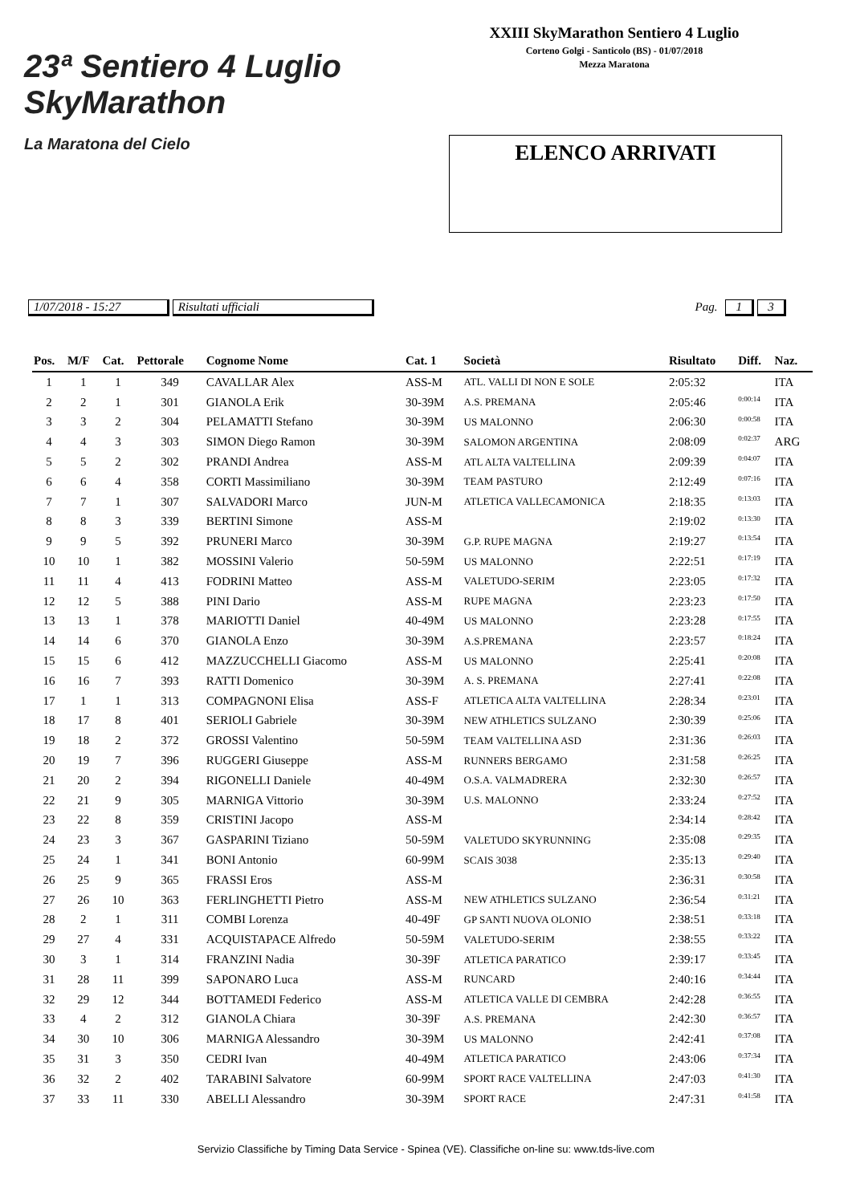23ª Sentiero 4 Luglio
SkyMarathon
La Maratona del Cielo
XXIII SkyMarathon Sentiero 4 Luglio
Corteno Golgi - Santicolo (BS) - 01/07/2018
Mezza Maratona
ELENCO ARRIVATI
1/07/2018 - 15:27 Risultati ufficiali Pag. 1 3
| Pos. | M/F | Cat. | Pettorale | Cognome Nome | Cat. 1 | Società | Risultato | Diff. | Naz. |
| --- | --- | --- | --- | --- | --- | --- | --- | --- | --- |
| 1 | 1 | 1 | 349 | CAVALLAR Alex | ASS-M | ATL. VALLI DI NON E SOLE | 2:05:32 | | ITA |
| 2 | 2 | 1 | 301 | GIANOLA Erik | 30-39M | A.S. PREMANA | 2:05:46 | 0:00:14 | ITA |
| 3 | 3 | 2 | 304 | PELAMATTI Stefano | 30-39M | US MALONNO | 2:06:30 | 0:00:58 | ITA |
| 4 | 4 | 3 | 303 | SIMON Diego Ramon | 30-39M | SALOMON ARGENTINA | 2:08:09 | 0:02:37 | ARG |
| 5 | 5 | 2 | 302 | PRANDI Andrea | ASS-M | ATL ALTA VALTELLINA | 2:09:39 | 0:04:07 | ITA |
| 6 | 6 | 4 | 358 | CORTI Massimiliano | 30-39M | TEAM PASTURO | 2:12:49 | 0:07:16 | ITA |
| 7 | 7 | 1 | 307 | SALVADORI Marco | JUN-M | ATLETICA VALLECAMONICA | 2:18:35 | 0:13:03 | ITA |
| 8 | 8 | 3 | 339 | BERTINI Simone | ASS-M | | 2:19:02 | 0:13:30 | ITA |
| 9 | 9 | 5 | 392 | PRUNERI Marco | 30-39M | G.P. RUPE MAGNA | 2:19:27 | 0:13:54 | ITA |
| 10 | 10 | 1 | 382 | MOSSINI Valerio | 50-59M | US MALONNO | 2:22:51 | 0:17:19 | ITA |
| 11 | 11 | 4 | 413 | FODRINI Matteo | ASS-M | VALETUDO-SERIM | 2:23:05 | 0:17:32 | ITA |
| 12 | 12 | 5 | 388 | PINI Dario | ASS-M | RUPE MAGNA | 2:23:23 | 0:17:50 | ITA |
| 13 | 13 | 1 | 378 | MARIOTTI Daniel | 40-49M | US MALONNO | 2:23:28 | 0:17:55 | ITA |
| 14 | 14 | 6 | 370 | GIANOLA Enzo | 30-39M | A.S.PREMANA | 2:23:57 | 0:18:24 | ITA |
| 15 | 15 | 6 | 412 | MAZZUCCHELLI Giacomo | ASS-M | US MALONNO | 2:25:41 | 0:20:08 | ITA |
| 16 | 16 | 7 | 393 | RATTI Domenico | 30-39M | A. S. PREMANA | 2:27:41 | 0:22:08 | ITA |
| 17 | 1 | 1 | 313 | COMPAGNONI Elisa | ASS-F | ATLETICA ALTA VALTELLINA | 2:28:34 | 0:23:01 | ITA |
| 18 | 17 | 8 | 401 | SERIOLI Gabriele | 30-39M | NEW ATHLETICS SULZANO | 2:30:39 | 0:25:06 | ITA |
| 19 | 18 | 2 | 372 | GROSSI Valentino | 50-59M | TEAM VALTELLINA ASD | 2:31:36 | 0:26:03 | ITA |
| 20 | 19 | 7 | 396 | RUGGERI Giuseppe | ASS-M | RUNNERS BERGAMO | 2:31:58 | 0:26:25 | ITA |
| 21 | 20 | 2 | 394 | RIGONELLI Daniele | 40-49M | O.S.A. VALMADRERA | 2:32:30 | 0:26:57 | ITA |
| 22 | 21 | 9 | 305 | MARNIGA Vittorio | 30-39M | U.S. MALONNO | 2:33:24 | 0:27:52 | ITA |
| 23 | 22 | 8 | 359 | CRISTINI Jacopo | ASS-M | | 2:34:14 | 0:28:42 | ITA |
| 24 | 23 | 3 | 367 | GASPARINI Tiziano | 50-59M | VALETUDO SKYRUNNING | 2:35:08 | 0:29:35 | ITA |
| 25 | 24 | 1 | 341 | BONI Antonio | 60-99M | SCAIS 3038 | 2:35:13 | 0:29:40 | ITA |
| 26 | 25 | 9 | 365 | FRASSI Eros | ASS-M | | 2:36:31 | 0:30:58 | ITA |
| 27 | 26 | 10 | 363 | FERLINGHETTI Pietro | ASS-M | NEW ATHLETICS SULZANO | 2:36:54 | 0:31:21 | ITA |
| 28 | 2 | 1 | 311 | COMBI Lorenza | 40-49F | GP SANTI NUOVA OLONIO | 2:38:51 | 0:33:18 | ITA |
| 29 | 27 | 4 | 331 | ACQUISTAPACE Alfredo | 50-59M | VALETUDO-SERIM | 2:38:55 | 0:33:22 | ITA |
| 30 | 3 | 1 | 314 | FRANZINI Nadia | 30-39F | ATLETICA PARATICO | 2:39:17 | 0:33:45 | ITA |
| 31 | 28 | 11 | 399 | SAPONARO Luca | ASS-M | RUNCARD | 2:40:16 | 0:34:44 | ITA |
| 32 | 29 | 12 | 344 | BOTTAMEDI Federico | ASS-M | ATLETICA VALLE DI CEMBRA | 2:42:28 | 0:36:55 | ITA |
| 33 | 4 | 2 | 312 | GIANOLA Chiara | 30-39F | A.S. PREMANA | 2:42:30 | 0:36:57 | ITA |
| 34 | 30 | 10 | 306 | MARNIGA Alessandro | 30-39M | US MALONNO | 2:42:41 | 0:37:08 | ITA |
| 35 | 31 | 3 | 350 | CEDRI Ivan | 40-49M | ATLETICA PARATICO | 2:43:06 | 0:37:34 | ITA |
| 36 | 32 | 2 | 402 | TARABINI Salvatore | 60-99M | SPORT RACE VALTELLINA | 2:47:03 | 0:41:30 | ITA |
| 37 | 33 | 11 | 330 | ABELLI Alessandro | 30-39M | SPORT RACE | 2:47:31 | 0:41:58 | ITA |
Servizio Classifiche by Timing Data Service - Spinea (VE). Classifiche on-line su: www.tds-live.com